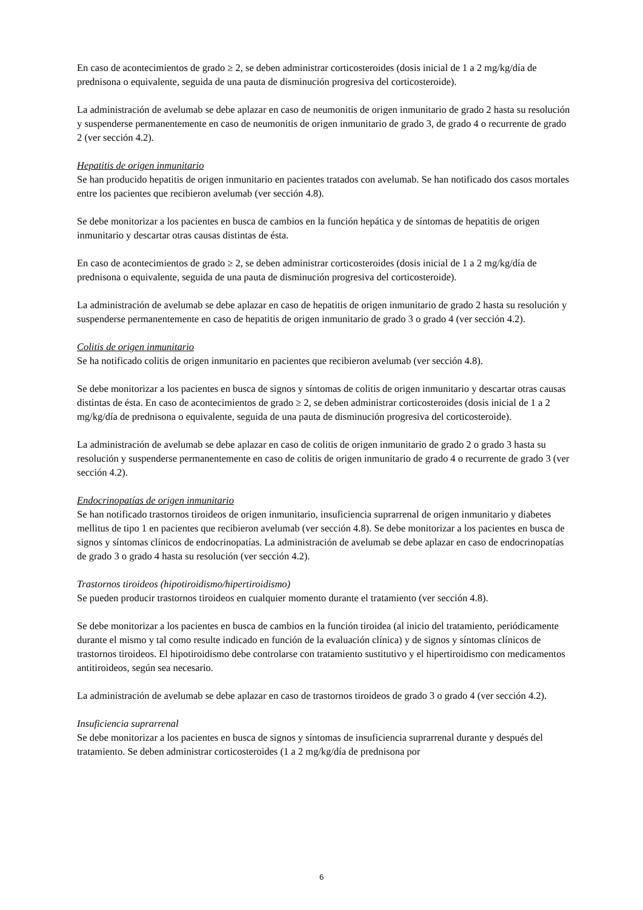En caso de acontecimientos de grado ≥ 2, se deben administrar corticosteroides (dosis inicial de 1 a 2 mg/kg/día de prednisona o equivalente, seguida de una pauta de disminución progresiva del corticosteroide).
La administración de avelumab se debe aplazar en caso de neumonitis de origen inmunitario de grado 2 hasta su resolución y suspenderse permanentemente en caso de neumonitis de origen inmunitario de grado 3, de grado 4 o recurrente de grado 2 (ver sección 4.2).
Hepatitis de origen inmunitario
Se han producido hepatitis de origen inmunitario en pacientes tratados con avelumab. Se han notificado dos casos mortales entre los pacientes que recibieron avelumab (ver sección 4.8).
Se debe monitorizar a los pacientes en busca de cambios en la función hepática y de síntomas de hepatitis de origen inmunitario y descartar otras causas distintas de ésta.
En caso de acontecimientos de grado ≥ 2, se deben administrar corticosteroides (dosis inicial de 1 a 2 mg/kg/día de prednisona o equivalente, seguida de una pauta de disminución progresiva del corticosteroide).
La administración de avelumab se debe aplazar en caso de hepatitis de origen inmunitario de grado 2 hasta su resolución y suspenderse permanentemente en caso de hepatitis de origen inmunitario de grado 3 o grado 4 (ver sección 4.2).
Colitis de origen inmunitario
Se ha notificado colitis de origen inmunitario en pacientes que recibieron avelumab (ver sección 4.8).
Se debe monitorizar a los pacientes en busca de signos y síntomas de colitis de origen inmunitario y descartar otras causas distintas de ésta. En caso de acontecimientos de grado ≥ 2, se deben administrar corticosteroides (dosis inicial de 1 a 2 mg/kg/día de prednisona o equivalente, seguida de una pauta de disminución progresiva del corticosteroide).
La administración de avelumab se debe aplazar en caso de colitis de origen inmunitario de grado 2 o grado 3 hasta su resolución y suspenderse permanentemente en caso de colitis de origen inmunitario de grado 4 o recurrente de grado 3 (ver sección 4.2).
Endocrinopatías de origen inmunitario
Se han notificado trastornos tiroideos de origen inmunitario, insuficiencia suprarrenal de origen inmunitario y diabetes mellitus de tipo 1 en pacientes que recibieron avelumab (ver sección 4.8). Se debe monitorizar a los pacientes en busca de signos y síntomas clínicos de endocrinopatías. La administración de avelumab se debe aplazar en caso de endocrinopatías de grado 3 o grado 4 hasta su resolución (ver sección 4.2).
Trastornos tiroideos (hipotiroidismo/hipertiroidismo)
Se pueden producir trastornos tiroideos en cualquier momento durante el tratamiento (ver sección 4.8).
Se debe monitorizar a los pacientes en busca de cambios en la función tiroidea (al inicio del tratamiento, periódicamente durante el mismo y tal como resulte indicado en función de la evaluación clínica) y de signos y síntomas clínicos de trastornos tiroideos. El hipotiroidismo debe controlarse con tratamiento sustitutivo y el hipertiroidismo con medicamentos antitiroideos, según sea necesario.
La administración de avelumab se debe aplazar en caso de trastornos tiroideos de grado 3 o grado 4 (ver sección 4.2).
Insuficiencia suprarrenal
Se debe monitorizar a los pacientes en busca de signos y síntomas de insuficiencia suprarrenal durante y después del tratamiento. Se deben administrar corticosteroides (1 a 2 mg/kg/día de prednisona por
6